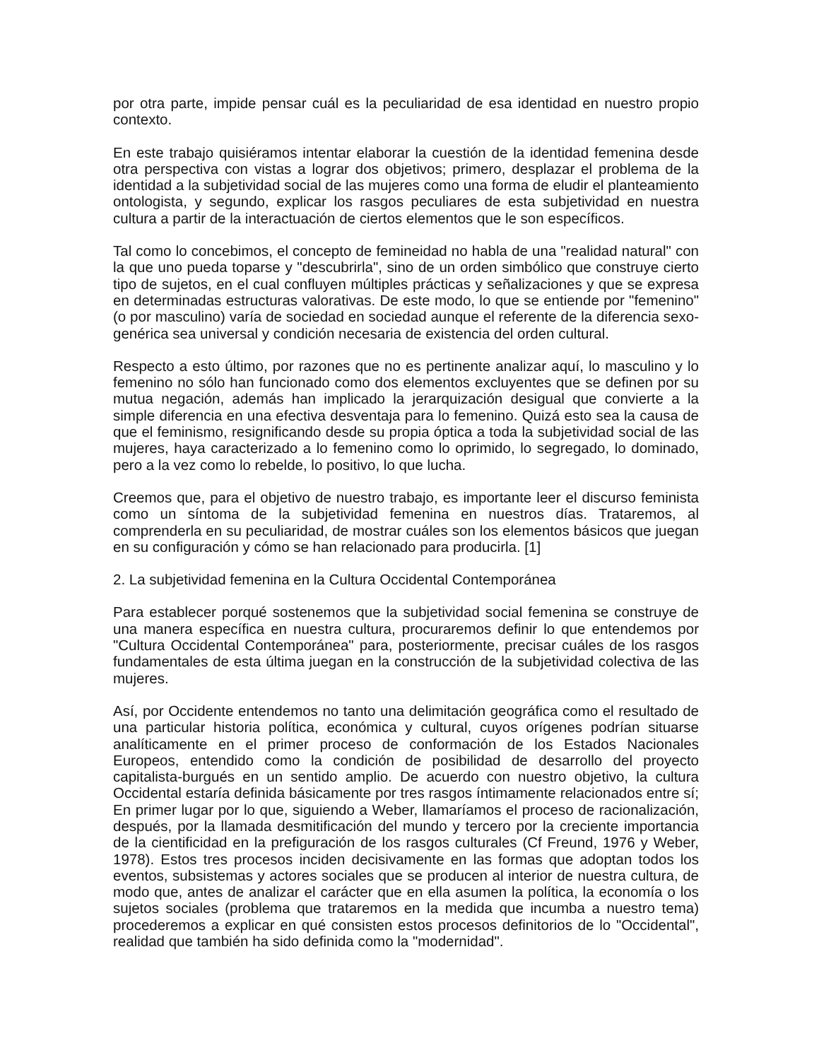por otra parte, impide pensar cuál es la peculiaridad de esa identidad en nuestro propio contexto.
En este trabajo quisiéramos intentar elaborar la cuestión de la identidad femenina desde otra perspectiva con vistas a lograr dos objetivos; primero, desplazar el problema de la identidad a la subjetividad social de las mujeres como una forma de eludir el planteamiento ontologista, y segundo, explicar los rasgos peculiares de esta subjetividad en nuestra cultura a partir de la interactuación de ciertos elementos que le son específicos.
Tal como lo concebimos, el concepto de femineidad no habla de una "realidad natural" con la que uno pueda toparse y "descubrirla", sino de un orden simbólico que construye cierto tipo de sujetos, en el cual confluyen múltiples prácticas y señalizaciones y que se expresa en determinadas estructuras valorativas. De este modo, lo que se entiende por "femenino" (o por masculino) varía de sociedad en sociedad aunque el referente de la diferencia sexo-genérica sea universal y condición necesaria de existencia del orden cultural.
Respecto a esto último, por razones que no es pertinente analizar aquí, lo masculino y lo femenino no sólo han funcionado como dos elementos excluyentes que se definen por su mutua negación, además han implicado la jerarquización desigual que convierte a la simple diferencia en una efectiva desventaja para lo femenino. Quizá esto sea la causa de que el feminismo, resignificando desde su propia óptica a toda la subjetividad social de las mujeres, haya caracterizado a lo femenino como lo oprimido, lo segregado, lo dominado, pero a la vez como lo rebelde, lo positivo, lo que lucha.
Creemos que, para el objetivo de nuestro trabajo, es importante leer el discurso feminista como un síntoma de la subjetividad femenina en nuestros días. Trataremos, al comprenderla en su peculiaridad, de mostrar cuáles son los elementos básicos que juegan en su configuración y cómo se han relacionado para producirla. [1]
2. La subjetividad femenina en la Cultura Occidental Contemporánea
Para establecer porqué sostenemos que la subjetividad social femenina se construye de una manera específica en nuestra cultura, procuraremos definir lo que entendemos por "Cultura Occidental Contemporánea" para, posteriormente, precisar cuáles de los rasgos fundamentales de esta última juegan en la construcción de la subjetividad colectiva de las mujeres.
Así, por Occidente entendemos no tanto una delimitación geográfica como el resultado de una particular historia política, económica y cultural, cuyos orígenes podrían situarse analíticamente en el primer proceso de conformación de los Estados Nacionales Europeos, entendido como la condición de posibilidad de desarrollo del proyecto capitalista-burgués en un sentido amplio. De acuerdo con nuestro objetivo, la cultura Occidental estaría definida básicamente por tres rasgos íntimamente relacionados entre sí; En primer lugar por lo que, siguiendo a Weber, llamaríamos el proceso de racionalización, después, por la llamada desmitificación del mundo y tercero por la creciente importancia de la cientificidad en la prefiguración de los rasgos culturales (Cf Freund, 1976 y Weber, 1978). Estos tres procesos inciden decisivamente en las formas que adoptan todos los eventos, subsistemas y actores sociales que se producen al interior de nuestra cultura, de modo que, antes de analizar el carácter que en ella asumen la política, la economía o los sujetos sociales (problema que trataremos en la medida que incumba a nuestro tema) procederemos a explicar en qué consisten estos procesos definitorios de lo "Occidental", realidad que también ha sido definida como la "modernidad".